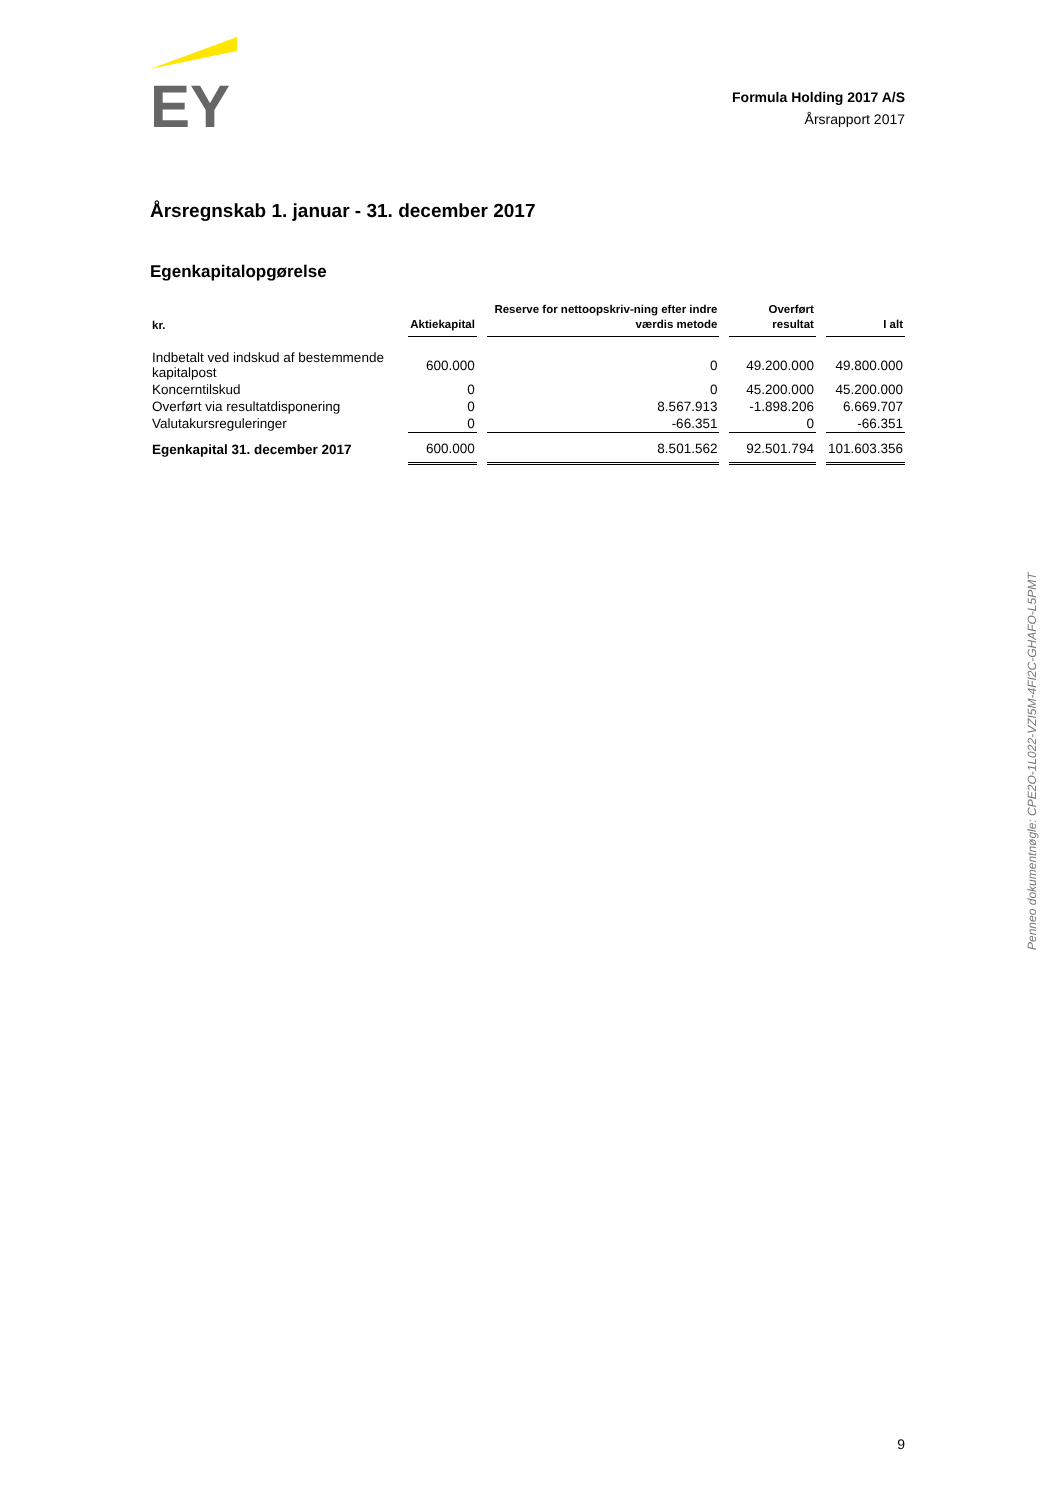EY
Formula Holding 2017 A/S
Årsrapport 2017
Årsregnskab 1. januar - 31. december 2017
Egenkapitalopgørelse
| kr. | Aktiekapital | Reserve for nettoopskriv-ning efter indre værdis metode | Overført resultat | I alt |
| --- | --- | --- | --- | --- |
| Indbetalt ved indskud af bestemmende kapitalpost | 600.000 | 0 | 49.200.000 | 49.800.000 |
| Koncerntilskud | 0 | 0 | 45.200.000 | 45.200.000 |
| Overført via resultatdisponering | 0 | 8.567.913 | -1.898.206 | 6.669.707 |
| Valutakursreguleringer | 0 | -66.351 | 0 | -66.351 |
| Egenkapital 31. december 2017 | 600.000 | 8.501.562 | 92.501.794 | 101.603.356 |
Penneo dokumentnøgle: CPE2O-1L022-VZI5M-4FI2C-GHAFO-L5PMT
9